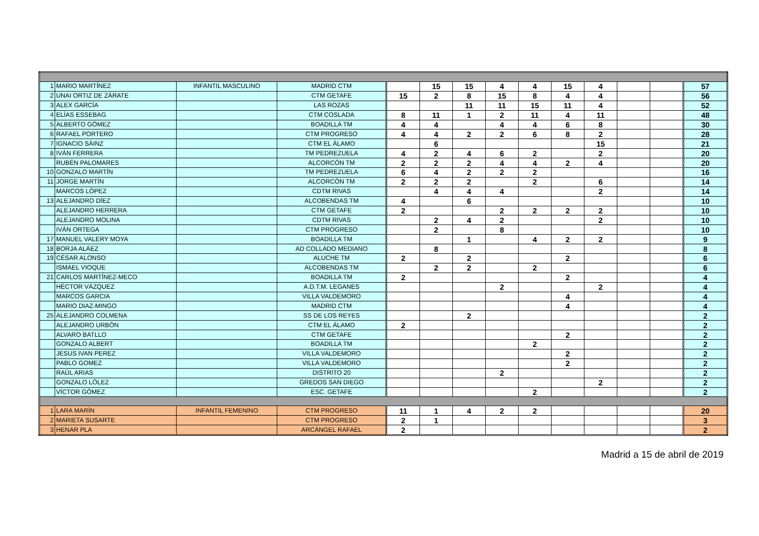| 1 | MARIO MARTÍNEZ | INFANTIL MASCULINO | MADRID CTM | | 15 | 15 | 4 | 4 | 15 | 4 | | | 57 |
| 2 | UNAI ORTIZ DE ZÁRATE | | CTM GETAFE | 15 | 2 | 8 | 15 | 8 | 4 | 4 | | | 56 |
| 3 | ALEX GARCÍA | | LAS ROZAS | | | 11 | 11 | 15 | 11 | 4 | | | 52 |
| 4 | ELÍAS ESSEBAG | | CTM COSLADA | 8 | 11 | 1 | 2 | 11 | 4 | 11 | | | 48 |
| 5 | ALBERTO GÓMEZ | | BOADILLA TM | 4 | 4 | | 4 | 4 | 6 | 8 | | | 30 |
| 6 | RAFAEL PORTERO | | CTM PROGRESO | 4 | 4 | 2 | 2 | 6 | 8 | 2 | | | 28 |
| 7 | IGNACIO SÁINZ | | CTM EL ÁLAMO | | 6 | | | | | 15 | | | 21 |
| 8 | IVÁN FERRERA | | TM PEDREZUELA | 4 | 2 | 4 | 6 | 2 | | 2 | | | 20 |
| | RUBÉN PALOMARES | | ALCORCÓN TM | 2 | 2 | 2 | 4 | 4 | 2 | 4 | | | 20 |
| 10 | GONZALO MARTÍN | | TM PEDREZUELA | 6 | 4 | 2 | 2 | 2 | | | | | 16 |
| 11 | JORGE MARTÍN | | ALCORCÓN TM | 2 | 2 | 2 | | 2 | | 6 | | | 14 |
| | MARCOS LÓPEZ | | CDTM RIVAS | | 4 | 4 | 4 | | | 2 | | | 14 |
| 13 | ALEJANDRO DÍEZ | | ALCOBENDAS TM | 4 | | 6 | | | | | | | 10 |
| | ALEJANDRO HERRERA | | CTM GETAFE | 2 | | | 2 | 2 | 2 | 2 | | | 10 |
| | ALEJANDRO MOLINA | | CDTM RIVAS | | 2 | 4 | 2 | | | 2 | | | 10 |
| | IVÁN ORTEGA | | CTM PROGRESO | | 2 | | 8 | | | | | | 10 |
| 17 | MANUEL VALERY MOYA | | BOADILLA TM | | | 1 | | 4 | 2 | 2 | | | 9 |
| 18 | BORJA ALÁEZ | | AD COLLADO MEDIANO | | 8 | | | | | | | | 8 |
| 19 | CÉSAR ALONSO | | ALUCHE TM | 2 | | 2 | | | 2 | | | | 6 |
| | ISMAEL VIOQUE | | ALCOBENDAS TM | | 2 | 2 | | 2 | | | | | 6 |
| 21 | CARLOS MARTÍNEZ-MECO | | BOADILLA TM | 2 | | | | | 2 | | | | 4 |
| | HÉCTOR VÁZQUEZ | | A.D.T.M. LEGANES | | | | 2 | | | 2 | | | 4 |
| | MARCOS GARCIA | | VILLA VALDEMORO | | | | | | 4 | | | | 4 |
| | MARIO DIAZ-MINGO | | MADRID CTM | | | | | | 4 | | | | 4 |
| 25 | ALEJANDRO COLMENA | | SS DE LOS REYES | | | 2 | | | | | | | 2 |
| | ALEJANDRO URBÓN | | CTM EL ÁLAMO | 2 | | | | | | | | | 2 |
| | ALVARO BATLLO | | CTM GETAFE | | | | | | 2 | | | | 2 |
| | GONZALO ALBERT | | BOADILLA TM | | | | | 2 | | | | | 2 |
| | JESUS IVAN PEREZ | | VILLA VALDEMORO | | | | | | 2 | | | | 2 |
| | PABLO GOMEZ | | VILLA VALDEMORO | | | | | | 2 | | | | 2 |
| | RAÚL ARIAS | | DISTRITO 20 | | | | 2 | | | | | | 2 |
| | GONZALO LÓLEZ | | GREDOS SAN DIEGO | | | | | | | 2 | | | 2 |
| | VÍCTOR GÓMEZ | | ESC. GETAFE | | | | | 2 | | | | | 2 |
| 1 | LARA MARÍN | INFANTIL FEMENINO | CTM PROGRESO | 11 | 1 | 4 | 2 | 2 | | | | | 20 |
| 2 | MARIETA SUSARTE | | CTM PROGRESO | 2 | 1 | | | | | | | | 3 |
| 3 | HENAR PLA | | ARCÁNGEL RAFAEL | 2 | | | | | | | | | 2 |
Madrid a 15 de abril de 2019